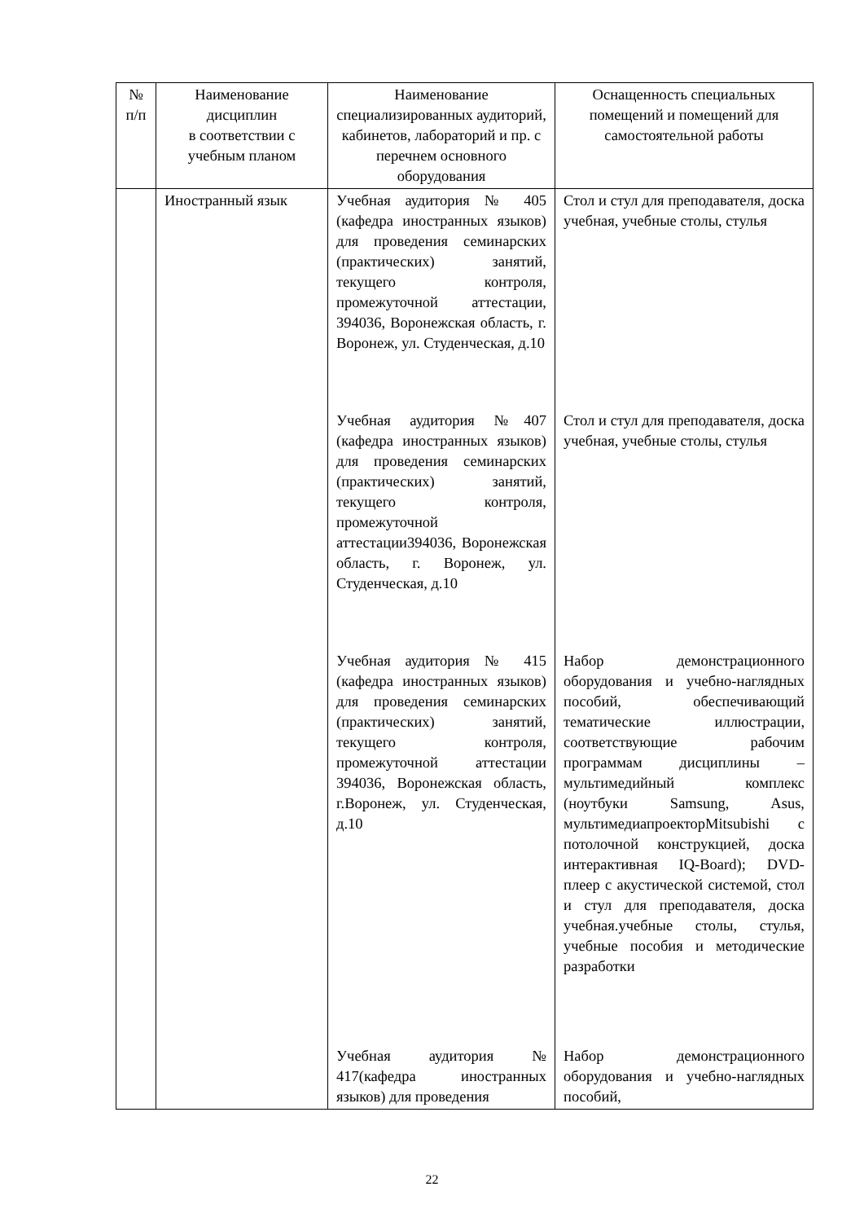| № п/п | Наименование дисциплин в соответствии с учебным планом | Наименование специализированных аудиторий, кабинетов, лабораторий и пр. с перечнем основного оборудования | Оснащенность специальных помещений и помещений для самостоятельной работы |
| --- | --- | --- | --- |
| | Иностранный язык | Учебная аудитория № 405 (кафедра иностранных языков) для проведения семинарских (практических) занятий, текущего контроля, промежуточной аттестации, 394036, Воронежская область, г. Воронеж, ул. Студенческая, д.10 Учебная аудитория №407 (кафедра иностранных языков) для проведения семинарских (практических) занятий, текущего контроля, промежуточной аттестации394036, Воронежская область, г. Воронеж, ул. Студенческая, д.10 Учебная аудитория № 415 (кафедра иностранных языков) для проведения семинарских (практических) занятий, текущего контроля, промежуточной аттестации 394036, Воронежская область, г.Воронеж, ул. Студенческая, д.10 Учебная аудитория № 417(кафедра иностранных языков) для проведения | Стол и стул для преподавателя, доска учебная, учебные столы, стулья Стол и стул для преподавателя, доска учебная, учебные столы, стулья Набор демонстрационного оборудования и учебно-наглядных пособий, обеспечивающий тематические иллюстрации, соответствующие рабочим программам дисциплины – мультимедийный комплекс (ноутбуки Samsung, Asus, мультимедиапроекторMitsubishi с потолочной конструкцией, доска интерактивная IQ-Board); DVD-плеер с акустической системой, стол и стул для преподавателя, доска учебная.учебные столы, стулья, учебные пособия и методические разработки Набор демонстрационного оборудования и учебно-наглядных пособий, |
22